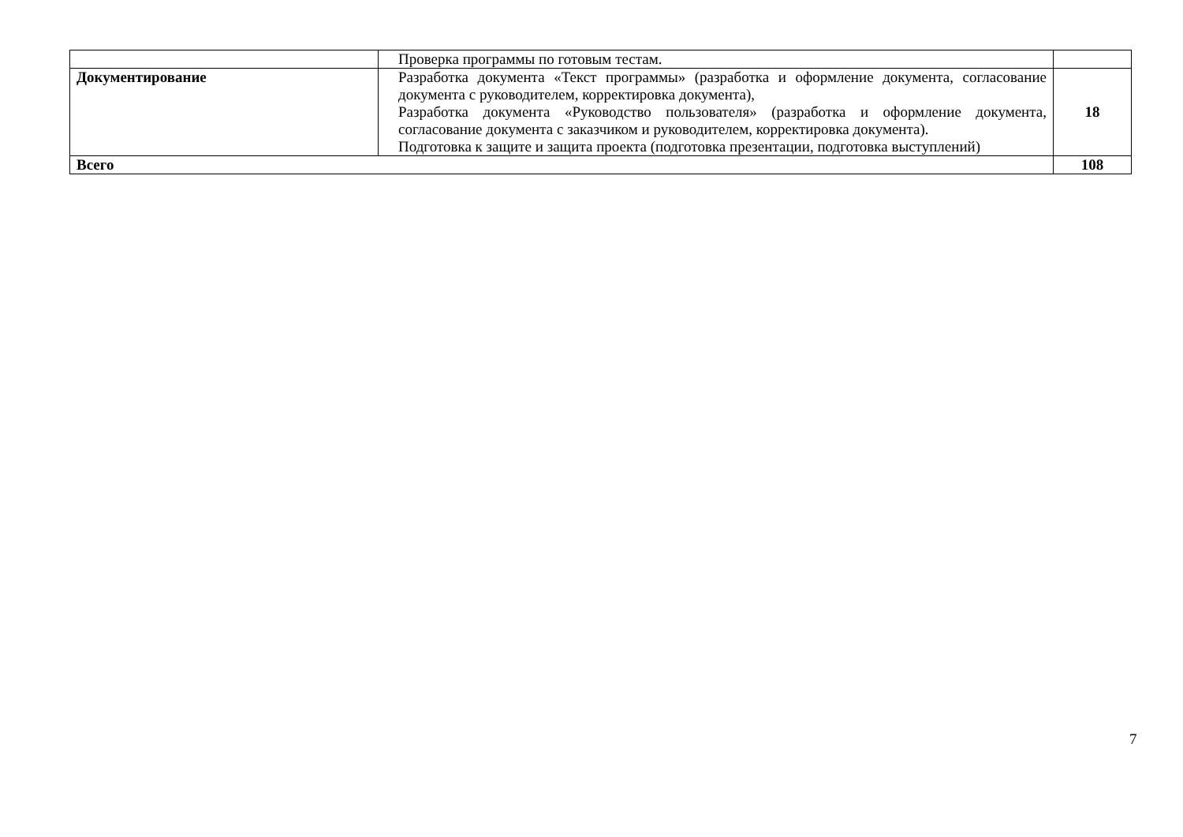| | Проверка программы по готовым тестам. | |
| Документирование | Разработка документа «Текст программы» (разработка и оформление документа, согласование документа с руководителем, корректировка документа), Разработка документа «Руководство пользователя» (разработка и оформление документа, согласование документа с заказчиком и руководителем, корректировка документа). Подготовка к защите и защита проекта (подготовка презентации, подготовка выступлений) | 18 |
| Всего | | 108 |
7